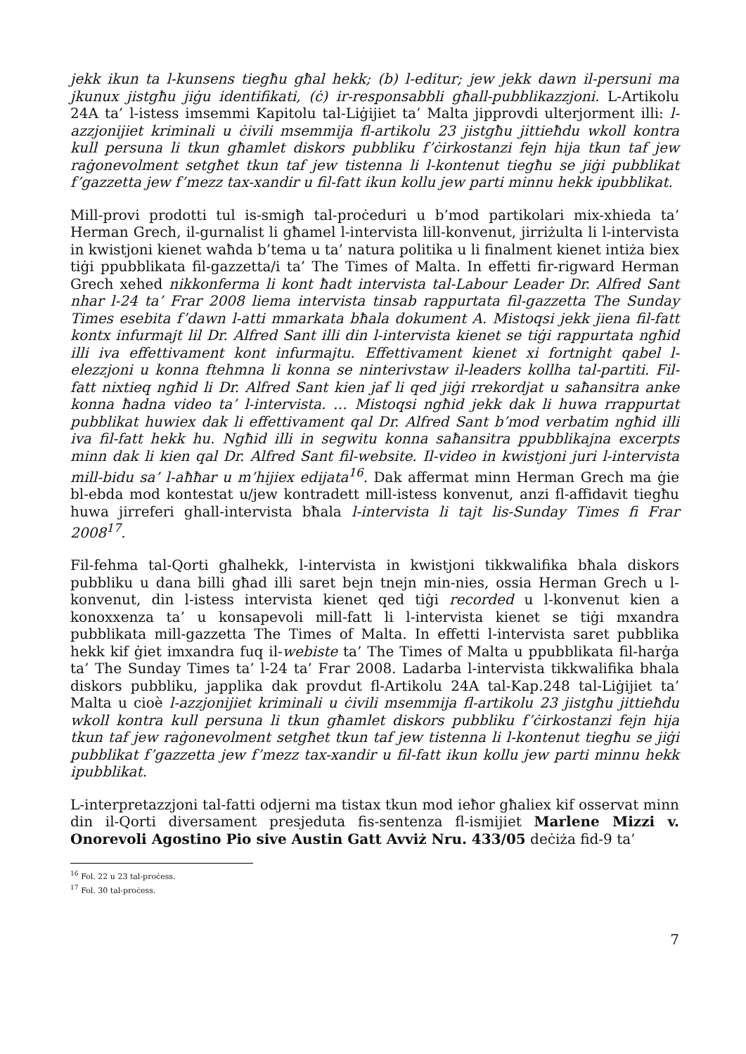jekk ikun ta l-kunsens tiegħu għal hekk; (b) l-editur; jew jekk dawn il-persuni ma jkunux jistgħu jiġu identifikati, (ċ) ir-responsabbli għall-pubblikazzjoni. L-Artikolu 24A ta’ l-istess imsemmi Kapitolu tal-Liġijiet ta’ Malta jipprovdi ulterjorment illi: l-azzjonijiet kriminali u ċivili msemmija fl-artikolu 23 jistgħu jittieħdu wkoll kontra kull persuna li tkun għamlet diskors pubbliku f’ċirkostanzi fejn hija tkun taf jew raġonevolment setgħet tkun taf jew tistenna li l-kontenut tiegħu se jiġi pubblikat f’gazzetta jew f’mezz tax-xandir u fil-fatt ikun kollu jew parti minnu hekk ipubblikat.
Mill-provi prodotti tul is-smigħ tal-proċeduri u b’mod partikolari mix-xhieda ta’ Herman Grech, il-gurnalist li għamel l-intervista lill-konvenut, jirriżulta li l-intervista in kwistjoni kienet waħda b’tema u ta’ natura politika u li finalment kienet intiża biex tiġi ppubblikata fil-gazzetta/i ta’ The Times of Malta. In effetti fir-rigward Herman Grech xehed nikkonferma li kont ħadt intervista tal-Labour Leader Dr. Alfred Sant nhar l-24 ta’ Frar 2008 liema intervista tinsab rappurtata fil-gazzetta The Sunday Times esebita f’dawn l-atti mmarkata bħala dokument A. Mistoqsi jekk jiena fil-fatt kontx infurmajt lil Dr. Alfred Sant illi din l-intervista kienet se tiġi rappurtata ngħid illi iva effettivament kont infurmajtu. Effettivament kienet xi fortnight qabel l-elezzjoni u konna ftehmna li konna se ninterivstaw il-leaders kollha tal-partiti. Fil-fatt nixtieq ngħid li Dr. Alfred Sant kien jaf li qed jiġi rrekordjat u saħansitra anke konna ħadna video ta’ l-intervista. … Mistoqsi ngħid jekk dak li huwa rrappurtat pubblikat huwiex dak li effettivament qal Dr. Alfred Sant b’mod verbatim ngħid illi iva fil-fatt hekk hu. Ngħid illi in segwitu konna saħansitra ppubblikajna excerpts minn dak li kien qal Dr. Alfred Sant fil-website. Il-video in kwistjoni juri l-intervista mill-bidu sa’ l-aħħar u m’hijiex edijata<sup>16</sup>. Dak affermat minn Herman Grech ma ġie bl-ebda mod kontestat u/jew kontradett mill-istess konvenut, anzi fl-affidavit tiegħu huwa jirreferi ghall-intervista bħala l-intervista li tajt lis-Sunday Times fi Frar 2008<sup>17</sup>.
Fil-fehma tal-Qorti għalhekk, l-intervista in kwistjoni tikkwalifika bħala diskors pubbliku u dana billi għad illi saret bejn tnejn min-nies, ossia Herman Grech u l-konvenut, din l-istess intervista kienet qed tiġi recorded u l-konvenut kien a konoxxenza ta’ u konsapevoli mill-fatt li l-intervista kienet se tiġi mxandra pubblikata mill-gazzetta The Times of Malta. In effetti l-intervista saret pubblika hekk kif ġiet imxandra fuq il-webiste ta’ The Times of Malta u ppubblikata fil-harġa ta’ The Sunday Times ta’ l-24 ta’ Frar 2008. Ladarba l-intervista tikkwalifika bhala diskors pubbliku, japplika dak provdut fl-Artikolu 24A tal-Kap.248 tal-Liġijiet ta’ Malta u cioè l-azzjonijiet kriminali u ċivili msemmija fl-artikolu 23 jistgħu jittieħdu wkoll kontra kull persuna li tkun għamlet diskors pubbliku f’ċirkostanzi fejn hija tkun taf jew raġonevolment setgħet tkun taf jew tistenna li l-kontenut tiegħu se jiġi pubblikat f’gazzetta jew f’mezz tax-xandir u fil-fatt ikun kollu jew parti minnu hekk ipubblikat.
L-interpretazzjoni tal-fatti odjerni ma tistax tkun mod ieħor għaliex kif osservat minn din il-Qorti diversament presjeduta fis-sentenza fl-ismijiet Marlene Mizzi v. Onorevoli Agostino Pio sive Austin Gatt Avviż Nru. 433/05 deċiża fid-9 ta’
<sup>16</sup> Fol. 22 u 23 tal-proċess.
<sup>17</sup> Fol. 30 tal-proċess.
7